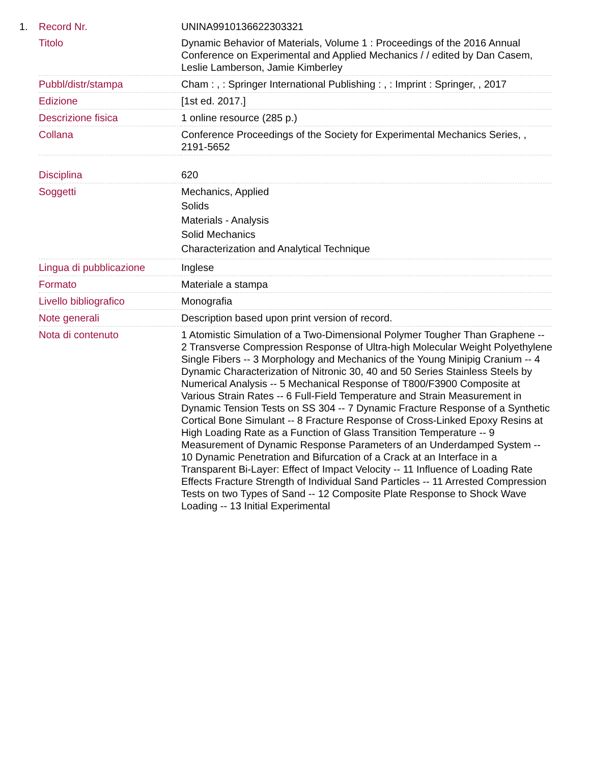1.
| Record Nr. | UNINA9910136622303321 |
| Titolo | Dynamic Behavior of Materials, Volume 1 : Proceedings of the 2016 Annual Conference on Experimental and Applied Mechanics / / edited by Dan Casem, Leslie Lamberson, Jamie Kimberley |
| Pubbl/distr/stampa | Cham : , : Springer International Publishing : , : Imprint : Springer, , 2017 |
| Edizione | [1st ed. 2017.] |
| Descrizione fisica | 1 online resource (285 p.) |
| Collana | Conference Proceedings of the Society for Experimental Mechanics Series, , 2191-5652 |
| Disciplina | 620 |
| Soggetti | Mechanics, Applied Solids Materials - Analysis Solid Mechanics Characterization and Analytical Technique |
| Lingua di pubblicazione | Inglese |
| Formato | Materiale a stampa |
| Livello bibliografico | Monografia |
| Note generali | Description based upon print version of record. |
| Nota di contenuto | 1 Atomistic Simulation of a Two-Dimensional Polymer Tougher Than Graphene -- 2 Transverse Compression Response of Ultra-high Molecular Weight Polyethylene Single Fibers -- 3 Morphology and Mechanics of the Young Minipig Cranium -- 4 Dynamic Characterization of Nitronic 30, 40 and 50 Series Stainless Steels by Numerical Analysis -- 5 Mechanical Response of T800/F3900 Composite at Various Strain Rates -- 6 Full-Field Temperature and Strain Measurement in Dynamic Tension Tests on SS 304 -- 7 Dynamic Fracture Response of a Synthetic Cortical Bone Simulant -- 8 Fracture Response of Cross-Linked Epoxy Resins at High Loading Rate as a Function of Glass Transition Temperature -- 9 Measurement of Dynamic Response Parameters of an Underdamped System -- 10 Dynamic Penetration and Bifurcation of a Crack at an Interface in a Transparent Bi-Layer: Effect of Impact Velocity -- 11 Influence of Loading Rate Effects Fracture Strength of Individual Sand Particles -- 11 Arrested Compression Tests on two Types of Sand -- 12 Composite Plate Response to Shock Wave Loading -- 13 Initial Experimental |